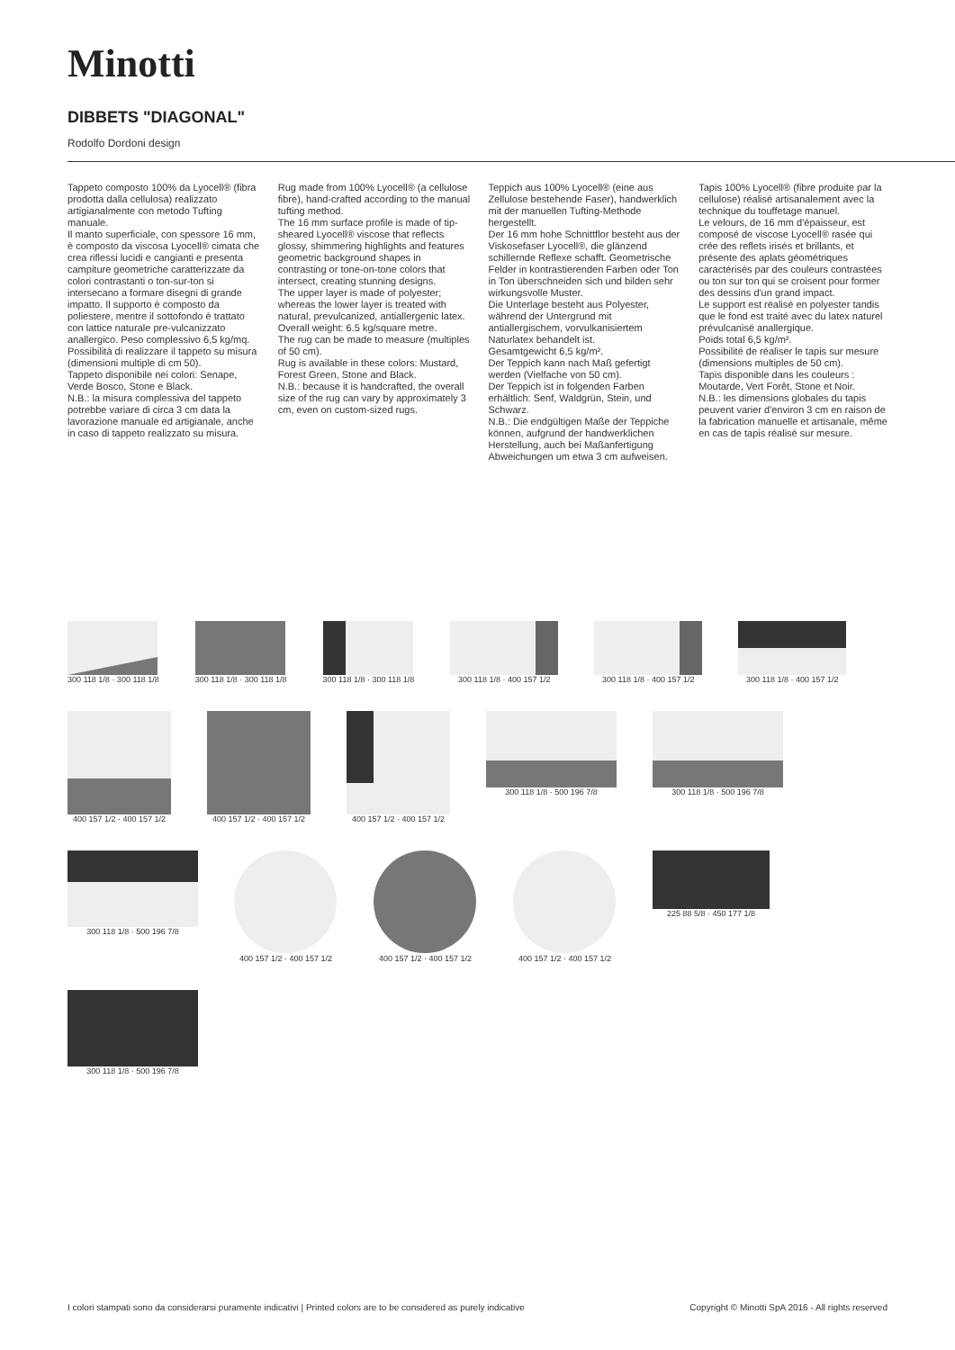Minotti
DIBBETS "DIAGONAL"
Rodolfo Dordoni design
Tappeto composto 100% da Lyocell® (fibra prodotta dalla cellulosa) realizzato artigianalmente con metodo Tufting manuale.
Il manto superficiale, con spessore 16 mm, è composto da viscosa Lyocell® cimata che crea riflessi lucidi e cangianti e presenta campiture geometriche caratterizzate da colori contrastanti o ton-sur-ton si intersecano a formare disegni di grande impatto. Il supporto è composto da poliestere, mentre il sottofondo è trattato con lattice naturale pre-vulcanizzato anallergico. Peso complessivo 6,5 kg/mq.
Possibilità di realizzare il tappeto su misura (dimensioni multiple di cm 50).
Tappeto disponibile nei colori: Senape, Verde Bosco, Stone e Black.
N.B.: la misura complessiva del tappeto potrebbe variare di circa 3 cm data la lavorazione manuale ed artigianale, anche in caso di tappeto realizzato su misura.
Rug made from 100% Lyocell® (a cellulose fibre), hand-crafted according to the manual tufting method.
The 16 mm surface profile is made of tip-sheared Lyocell® viscose that reflects glossy, shimmering highlights and features geometric background shapes in contrasting or tone-on-tone colors that intersect, creating stunning designs.
The upper layer is made of polyester; whereas the lower layer is treated with natural, prevulcanized, antiallergenic latex.
Overall weight: 6.5 kg/square metre.
The rug can be made to measure (multiples of 50 cm).
Rug is available in these colors: Mustard, Forest Green, Stone and Black.
N.B.: because it is handcrafted, the overall size of the rug can vary by approximately 3 cm, even on custom-sized rugs.
Teppich aus 100% Lyocell® (eine aus Zellulose bestehende Faser), handwerklich mit der manuellen Tufting-Methode hergestellt.
Der 16 mm hohe Schnittflor besteht aus der Viskosefaser Lyocell®, die glänzend schillernde Reflexe schafft. Geometrische Felder in kontrastierenden Farben oder Ton in Ton überschneiden sich und bilden sehr wirkungsvolle Muster.
Die Unterlage besteht aus Polyester, während der Untergrund mit antiallergischem, vorvulkanisiertem Naturlatex behandelt ist.
Gesamtgewicht 6,5 kg/m².
Der Teppich kann nach Maß gefertigt werden (Vielfache von 50 cm).
Der Teppich ist in folgenden Farben erhältlich: Senf, Waldgrün, Stein, und Schwarz.
N.B.: Die endgültigen Maße der Teppiche können, aufgrund der handwerklichen Herstellung, auch bei Maßanfertigung Abweichungen um etwa 3 cm aufweisen.
Tapis 100% Lyocell® (fibre produite par la cellulose) réalisé artisanalement avec la technique du touffetage manuel.
Le velours, de 16 mm d'épaisseur, est composé de viscose Lyocell® rasée qui crée des reflets irisés et brillants, et présente des aplats géométriques caractérisés par des couleurs contrastées ou ton sur ton qui se croisent pour former des dessins d'un grand impact.
Le support est réalisé en polyester tandis que le fond est traité avec du latex naturel prévulcanisé anallergique.
Poids total 6,5 kg/m².
Possibilité de réaliser le tapis sur mesure (dimensions multiples de 50 cm).
Tapis disponible dans les couleurs : Moutarde, Vert Forêt, Stone et Noir.
N.B.: les dimensions globales du tapis peuvent varier d'environ 3 cm en raison de la fabrication manuelle et artisanale, même en cas de tapis réalisé sur mesure.
300 118 1/8 · 300 118 1/8
300 118 1/8 · 300 118 1/8
300 118 1/8 · 300 118 1/8
300 118 1/8 · 400 157 1/2
300 118 1/8 · 400 157 1/2
300 118 1/8 · 400 157 1/2
400 157 1/2 · 400 157 1/2
400 157 1/2 · 400 157 1/2
400 157 1/2 · 400 157 1/2
300 118 1/8 · 500 196 7/8
300 118 1/8 · 500 196 7/8
300 118 1/8 · 500 196 7/8
400 157 1/2 · 400 157 1/2
400 157 1/2 · 400 157 1/2
400 157 1/2 · 400 157 1/2
225 88 5/8 · 450 177 1/8
300 118 1/8 · 500 196 7/8
I colori stampati sono da considerarsi puramente indicativi | Printed colors are to be considered as purely indicative Copyright © Minotti SpA 2016 - All rights reserved